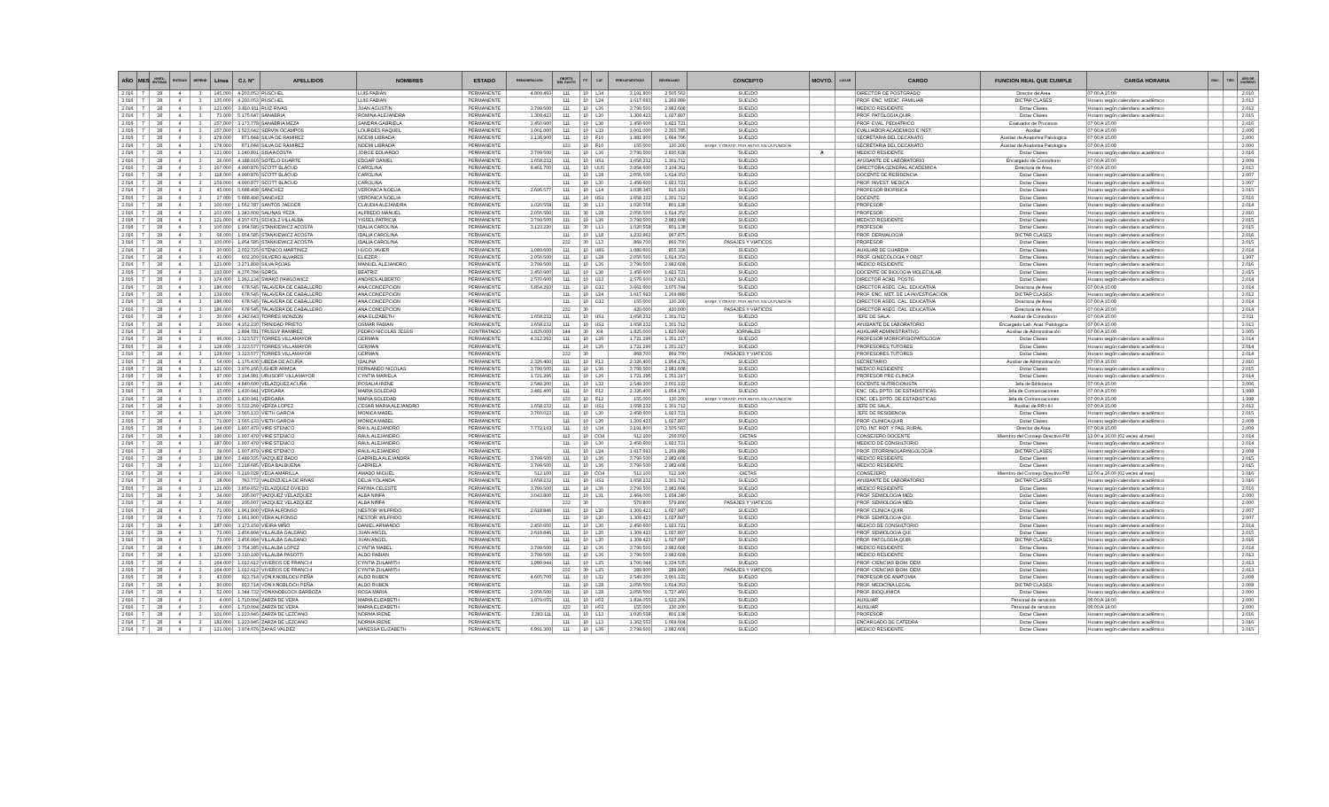| AÑO | MES | NIVEL- ENTIDAD | ENTIDAD | DEPEND | Linea | C.I. Nº | APELLIDOS | NOMBRES | ESTADO | REMUNERACION | OBJETO DEL GASTO | F.F. | CAT. | PRESUPUESTADO | DEVENGADO | CONCEPTO | MOVTO. | LUGAR | CARGO | FUNCION REAL QUE CUMPLE | CARGA HORARIA | DISC. | TIPO | AÑO DE INGRESO |
| --- | --- | --- | --- | --- | --- | --- | --- | --- | --- | --- | --- | --- | --- | --- | --- | --- | --- | --- | --- | --- | --- | --- | --- | --- |
| 2.016 | 7 | 28 | 4 | 3 | 145.000 | 4.203.053 | RUSCHEL | LUIS FABIAN | PERMANENTE | 4.809.493 | 111 | 10 | L34 | 3.191.800 | 2.505.563 | SUELDO | | | DIRECTOR DE POSTGRADO | Director de Area | 07:00 A 15:00 | | | 2.010 |
| 2.016 | 7 | 28 | 4 | 3 | 135.000 | 4.203.053 | RUSCHEL | LUIS FABIAN | PERMANENTE | | 111 | 10 | L24 | 1.617.693 | 1.269.889 | SUELDO | | | PROF. ENC. MEDIC. FAMILIAR | DICTAR CLASES | Horario según calendario académico | | | 2.012 |
| 2.016 | 7 | 28 | 4 | 3 | 121.000 | 3.810.911 | RUIZ RIVAS | JUAN AGUSTIN | PERMANENTE | 3.799.500 | 111 | 10 | L36 | 3.799.500 | 2.982.608 | SUELDO | | | MEDICO RESIDENTE | Dictar Clases | Horario según calendario académico | | | 2.012 |
| 2.016 | 7 | 28 | 4 | 3 | 73.000 | 5.175.647 | SANABRIA | ROMINA ALEJANDRA | PERMANENTE | 1.309.423 | 111 | 10 | L20 | 1.309.423 | 1.027.897 | SUELDO | | | PROF. PATOLOGIA QUIR. | Dictar Clases | Horario según calendario académico | | | 2.015 |
| 2.016 | 7 | 28 | 4 | 3 | 157.000 | 3.173.778 | SANABRIA MEZA | SANDRA GABRIELA | PERMANENTE | 2.450.600 | 111 | 10 | L30 | 2.450.600 | 1.923.721 | SUELDO | | | PROF. EVAL. PEDIATRICO | Evaluador de Procesos | 07:00 A 15:00 | | | 2.016 |
| 2.016 | 7 | 28 | 4 | 3 | 157.000 | 3.523.642 | SERVIN OCAMPOS | LOURDES RAQUEL | PERMANENTE | 3.001.000 | 111 | 10 | L33 | 3.001.000 | 2.355.785 | SUELDO | | | EVALUADOR ACADEMICO E INST. | Auxiliar | 07:00 A 15:00 | | | 2.006 |
| 2.016 | 7 | 28 | 4 | 3 | 178.000 | 871.044 | SILVA DE RAMIREZ | NOEMI LIBRADA | PERMANENTE | 2.136.900 | 111 | 10 | F10 | 1.981.900 | 1.664.796 | SUELDO | | | SECRETARIA DEL DECANATO | Auxiliar de Anatomia Patologica | 07:00 A 15:00 | | | 2.000 |
| 2.016 | 7 | 28 | 4 | 3 | 178.000 | 871.044 | SILVA DE RAMIREZ | NOEMI LIBRADA | PERMANENTE | | 133 | 10 | F10 | 155.000 | 130.200 | BONIF. Y GRATIF. POR ANTIG. EN LA FUNCIÓN | | | SECRETARIA DEL DECANATO | Auxiliar de Anatomia Patologica | 07:00 A 15:00 | | | 2.000 |
| 2.016 | 7 | 28 | 4 | 3 | 121.000 | 1.240.891 | SISA ACOSTA | JORGE EDUARDO | PERMANENTE | 3.799.500 | 111 | 10 | L36 | 3.799.500 | 2.830.628 | SUELDO | A | | MEDICO RESIDENTE | Dictar Clases | Horario según calendario académico | | | 2.016 |
| 2.016 | 7 | 28 | 4 | 3 | 26.000 | 4.188.916 | SOTELO DUARTE | EDGAR DANIEL | PERMANENTE | 1.658.232 | 111 | 10 | US1 | 1.658.232 | 1.301.712 | SUELDO | | | AYUDANTE DE LABORATORIO | Encargado de Consultorio | 07:00 A 15:00 | | | 2.009 |
| 2.016 | 7 | 28 | 4 | 3 | 167.000 | 4.990.876 | SCOTT BLACUD | CAROLINA | PERMANENTE | 8.461.700 | 111 | 10 | UU5 | 3.954.600 | 3.104.361 | SUELDO | | | DIRECTORA GENERAL ACADÉMICA | Directora de Area | 07:00 A 15:00 | | | 2.013 |
| 2.016 | 7 | 28 | 4 | 3 | 118.000 | 4.990.876 | SCOTT BLACUD | CAROLINA | PERMANENTE | | 111 | 10 | L28 | 2.056.500 | 1.614.353 | SUELDO | | | DOCENTE DE RESIDENCIA | Dictar Clases | Horario según calendario académico | | | 2.007 |
| 2.016 | 7 | 28 | 4 | 3 | 159.000 | 4.990.877 | SCOTT BLACUD | CAROLINA | PERMANENTE | | 111 | 10 | L30 | 2.450.600 | 1.923.721 | SUELDO | | | PROF. INVEST. MEDICA | Dictar Clases | Horario según calendario académico | | | 2.007 |
| 2.016 | 7 | 28 | 4 | 3 | 45.000 | 5.688.498 | SANCHEZ | VERÓNICA NOELIA | PERMANENTE | 2.696.577 | 111 | 10 | L14 | 1.038.345 | 815.101 | SUELDO | | | PROFESOR BIOFISICA | Dictar Clases | Horario según calendario académico | | | 2.015 |
| 2.016 | 7 | 28 | 4 | 3 | 27.000 | 5.688.498 | SANCHEZ | VERÓNICA NOELIA | PERMANENTE | | 111 | 10 | US1 | 1.658.232 | 1.301.712 | SUELDO | | | DOCENTE | Dictar Clases | Horario según calendario académico | | | 2.016 |
| 2.016 | 7 | 28 | 4 | 3 | 100.000 | 1.562.787 | SANTOS JAEGER | CLAUDIA ALEJANDRA | PERMANENTE | 1.020.558 | 111 | 30 | L13 | 1.020.558 | 801.138 | SUELDO | | | PROFESOR | Dictar Clases | Horario según calendario académico | | | 2.014 |
| 2.016 | 7 | 28 | 4 | 3 | 103.000 | 1.343.609 | SALINAS YEZA | ALFREDO MANUEL | PERMANENTE | 2.056.500 | 111 | 30 | L28 | 2.056.500 | 1.614.353 | SUELDO | | | PROFESOR | Dictar Clases | Horario según calendario académico | | | 2.010 |
| 2.016 | 7 | 28 | 4 | 3 | 121.000 | 4.207.671 | SCHOLZ VILLALBA | YISSEL PATRICIA | PERMANENTE | 3.799.500 | 111 | 10 | L36 | 3.799.500 | 2.982.608 | SUELDO | | | MEDICO RESIDENTE | Dictar Clases | Horario según calendario académico | | | 2.015 |
| 2.016 | 7 | 28 | 4 | 3 | 100.000 | 1.954.585 | STANKIEWICZ ACOSTA | IDALIA CAROLINA | PERMANENTE | 3.123.220 | 111 | 30 | L13 | 1.020.558 | 801.138 | SUELDO | | | PROFESOR | Dictar Clases | Horario según calendario académico | | | 2.015 |
| 2.016 | 7 | 28 | 4 | 3 | 68.000 | 1.954.585 | STANKIEWICZ ACOSTA | IDALIA CAROLINA | PERMANENTE | | 111 | 10 | L18 | 1.232.962 | 967.875 | SUELDO | | | PROF. DERMALOGÍA | DICTAR CLASES | Horario según calendario académico | | | 2.016 |
| 2.016 | 7 | 28 | 4 | 3 | 100.000 | 1.954.585 | STANKIEWICZ ACOSTA | IDALIA CAROLINA | PERMANENTE | | 232 | 30 | L13 | 869.700 | 869.700 | PASAJES Y VIATICOS | | | PROFESOR | Dictar Clases | Horario según calendario académico | | | 2.015 |
| 2.016 | 7 | 28 | 4 | 3 | 30.000 | 2.032.725 | STENICO MARTINEZ | HUGO JAVIER | PERMANENTE | 1.089.600 | 111 | 10 | U8S | 1.089.600 | 855.336 | SUELDO | | | AUXILIAR DE GUARDIA | Dictar Clases | Horario según calendario académico | | | 2.014 |
| 2.016 | 7 | 28 | 4 | 3 | 41.000 | 602.209 | SILVERO ALVARES | ELIEZER | PERMANENTE | 2.056.500 | 111 | 10 | L28 | 2.056.500 | 1.614.353 | SUELDO | | | PROF. GINECOLOGIA Y OBST. | Dictar Clases | Horario según calendario académico | | | 1.997 |
| 2.016 | 7 | 28 | 4 | 3 | 121.000 | 3.271.899 | SILVA ROJAS | MANUEL ALEJANDRO | PERMANENTE | 3.799.500 | 111 | 10 | L36 | 3.799.500 | 2.982.608 | SUELDO | | | MEDICO RESIDENTE | Dictar Clases | Horario según calendario académico | | | 2.016 |
| 2.016 | 7 | 28 | 4 | 3 | 193.000 | 4.376.784 | SOROL | BEATRIZ | PERMANENTE | 2.450.600 | 111 | 10 | L30 | 2.450.600 | 1.923.721 | SUELDO | | | DOCENTE DE BIOLOGIA MOLECULAR | Dictar Clases | Horario según calendario académico | | | 2.015 |
| 2.016 | 7 | 28 | 4 | 3 | 174.000 | 1.263.134 | SWAKO PAWLOWICZ | ANDRES ALBERTO | PERMANENTE | 2.570.600 | 111 | 10 | U13 | 2.570.600 | 2.017.921 | SUELDO | | | DIRECTOR ACAD. POSTG. | Dictar Clases | Horario según calendario académico | | | 2.014 |
| 2.016 | 7 | 28 | 4 | 3 | 186.000 | 678.545 | TALAVERA DE CABALLERO | ANA CONCEPCION | PERMANENTE | 5.854.293 | 111 | 10 | G12 | 3.661.600 | 3.075.744 | SUELDO | | | DIRECTOR ASEG. CAL. EDUCATIVA | Directora de Area | 07:00 A 15:00 | | | 2.014 |
| 2.016 | 7 | 28 | 4 | 3 | 139.000 | 678.545 | TALAVERA DE CABALLERO | ANA CONCEPCIÓN | PERMANENTE | | 111 | 10 | L24 | 1.617.693 | 1.269.889 | SUELDO | | | PROF. ENC. MET. DE LA INVESTIGACIÓN | DICTAR CLASES | Horario según calendario académico | | | 2.012 |
| 2.016 | 7 | 28 | 4 | 3 | 186.000 | 678.545 | TALAVERA DE CABALLERO | ANA CONCEPCION | PERMANENTE | | 111 | 10 | G12 | 155.000 | 130.200 | BONIF. Y GRATIF. POR ANTIG. EN LA FUNCIÓN | | | DIRECTOR ASEG. CAL. EDUCATIVA | Directora de Area | 07:00 A 15:00 | | | 2.014 |
| 2.016 | 7 | 28 | 4 | 3 | 186.000 | 678.545 | TALAVERA DE CABALLERO | ANA CONCEPCION | PERMANENTE | | 232 | 30 | | 420.000 | 420.000 | PASAJES Y VIATICOS | | | DIRECTOR ASEG. CAL. EDUCATIVA | Directora de Area | 07:00 A 15:00 | | | 2.014 |
| 2.016 | 7 | 28 | 4 | 3 | 30.000 | 4.242.643 | TORRES MONZON | ANA ELIZABETH | PERMANENTE | 1.658.232 | 111 | 10 | US1 | 1.658.232 | 1.301.712 | SUELDO | | | JEFE DE SALA | Auxiliar de Consultorio | 07:00 A 15:00 | | | 2.011 |
| 2.016 | 7 | 28 | 4 | 3 | 29.000 | 4.152.230 | TRINIDAD PRIETO | OSMAR FABIAN | PERMANENTE | 1.658.232 | 111 | 10 | US1 | 1.658.232 | 1.301.712 | SUELDO | | | AYUDANTE DE LABORATORIO | Encargado Lab. Anat. Patologica | 07:00 A 15:00 | | | 2.013 |
| 2.016 | 7 | 28 | 4 | 3 | | 2.894.781 | TRUSSY RAMIREZ | PEDRO NICOLAS JESÚS | CONTRATADO | 1.825.000 | 144 | 30 | XI4 | 1.825.000 | 1.825.000 | JORNALES | | | AUXILIAR ADMINISTRATIVO | Auxiliar de Administración | 07:00 A 15:00 | | | 2.005 |
| 2.016 | 7 | 28 | 4 | 3 | 96.000 | 3.323.577 | TORRES VILLAMAYOR | GERMAN | PERMANENTE | 4.312.292 | 111 | 10 | L26 | 1.721.296 | 1.351.217 | SUELDO | | | PROFESOR MORFOFISIOPATOLOGIA | Dictar Clases | Horario según calendario académico | | | 2.014 |
| 2.016 | 7 | 28 | 4 | 3 | 128.000 | 3.323.577 | TORRES VILLAMAYOR | GERMAN | PERMANENTE | | 111 | 10 | L26 | 1.721.296 | 1.351.217 | SUELDO | | | PROFESORES TUTORES | Dictar Clases | Horario según calendario académico | | | 2.014 |
| 2.016 | 7 | 28 | 4 | 3 | 128.000 | 3.323.577 | TORRES VILLAMAYOR | GERMAN | PERMANENTE | | 232 | 30 | | 869.700 | 869.700 | PASAJES Y VIATICOS | | | PROFESORES TUTORES | Dictar Clases | Horario según calendario académico | | | 2.014 |
| 2.016 | 7 | 28 | 4 | 3 | 54.000 | 1.175.436 | UBEDA DE ACUÑA | IDALINA | PERMANENTE | 2.326.400 | 111 | 10 | F12 | 2.326.400 | 1.954.176 | SUELDO | | | SECRETARIO | Auxiliar de Administración | 07:00 A 15:00 | | | 2.010 |
| 2.016 | 7 | 28 | 4 | 3 | 121.000 | 3.976.166 | USHER ARMOA | FERNANDO NICOLAS | PERMANENTE | 3.799.500 | 111 | 10 | L36 | 3.799.500 | 2.982.608 | SUELDO | | | MEDICO RESIDENTE | Dictar Clases | Horario según calendario académico | | | 2.015 |
| 2.016 | 7 | 28 | 4 | 3 | 97.000 | 3.194.981 | URUSOFF VILLAMAYOR | CYNTIA MARIELA | PERMANENTE | 1.721.296 | 111 | 10 | L26 | 1.721.296 | 1.351.217 | SUELDO | | | PROFESOR PRE-CLINICA | Dictar Clases | Horario según calendario académico | | | 2.014 |
| 2.016 | 7 | 28 | 4 | 3 | 143.000 | 4.840.690 | VELAZQUEZ ACUÑA | ROSALIA IRENE | PERMANENTE | 2.549.200 | 111 | 10 | L32 | 2.549.200 | 2.001.122 | SUELDO | | | DOCENTE NUTRICIONISTA | Jefa de Biblioteca | 07:00 A 15:00 | | | 2.006 |
| 2.016 | 7 | 28 | 4 | 3 | 15.000 | 1.430.941 | VERGARA | MARIA SOLEDAD | PERMANENTE | 2.481.400 | 111 | 10 | F12 | 2.326.400 | 1.954.176 | SUELDO | | | ENC. DEL DPTO. DE ESTADISTICAS | Jefa de Comunicaciones | 07:00 A 15:00 | | | 1.998 |
| 2.016 | 7 | 28 | 4 | 3 | 15.000 | 1.430.941 | VERGARA | MARIA SOLEDAD | PERMANENTE | | 133 | 10 | F12 | 155.000 | 130.200 | BONIF. Y GRATIF. POR ANTIG. EN LA FUNCIÓN | | | ENC. DEL DPTO. DE ESTADISTICAS | Jefa de Comunicaciones | 07:00 A 15:00 | | | 1.998 |
| 2.016 | 7 | 28 | 4 | 3 | 29.000 | 5.532.269 | VERZA LOPEZ | CESAR MARIA ALEJANDRO | PERMANENTE | 1.658.232 | 111 | 10 | US1 | 1.658.232 | 1.301.712 | SUELDO | | | JEFE DE SALA | Auxiliar de RR HH | 07:00 A 15:00 | | | 2.012 |
| 2.016 | 7 | 28 | 4 | 3 | 126.000 | 3.565.133 | VIETH GARCIA | MONICA MABEL | PERMANENTE | 3.760.023 | 111 | 10 | L30 | 2.450.600 | 1.923.721 | SUELDO | | | JEFE DE RESIDENCIA | Dictar Clases | Horario según calendario académico | | | 2.015 |
| 2.016 | 7 | 28 | 4 | 3 | 71.000 | 3.565.133 | VIETH GARCIA | MONICA MABEL | PERMANENTE | | 111 | 10 | L20 | 1.309.423 | 1.027.897 | SUELDO | | | PROF. CLINICA QUIR. | Dictar Clases | Horario según calendario académico | | | 2.008 |
| 2.016 | 7 | 28 | 4 | 3 | 144.000 | 1.907.479 | VIRE STENICO | RAUL ALEJANDRO | PERMANENTE | 7.772.193 | 111 | 10 | L34 | 3.191.800 | 2.505.563 | SUELDO | | | DTO. INT. ROT. Y PAS. RURAL | Director de Area | 07:00 A 15:00 | | | 2.009 |
| 2.016 | 7 | 28 | 4 | 3 | 190.000 | 1.907.479 | VIRE STENICO | RAUL ALEJANDRO | PERMANENTE | | 112 | 10 | CO4 | 512.100 | 256.050 | DIETAS | | | CONSEJERO DOCENTE | Miembro del Consejo Directivo FM | 12:00 a 16:00 (02 veces al mes) | | | 2.014 |
| 2.016 | 7 | 28 | 4 | 3 | 187.000 | 1.907.479 | VIRE STENICO | RAUL ALEJANDRO | PERMANENTE | | 111 | 10 | L30 | 2.450.600 | 1.923.721 | SUELDO | | | MEDICO DE CONSULTORIO | Dictar Clases | Horario según calendario académico | | | 2.014 |
| 2.016 | 7 | 28 | 4 | 3 | 39.000 | 1.907.479 | VIRE STENICO | RAUL ALEJANDRO | PERMANENTE | | 111 | 10 | L24 | 1.617.693 | 1.269.889 | SUELDO | | | PROF. OTORRINOLARINGOLOGÍA | DICTAR CLASES | Horario según calendario académico | | | 2.008 |
| 2.016 | 7 | 28 | 4 | 3 | 188.000 | 3.489.335 | VAZQUEZ BADO | GABRIELA ALEJANDRA | PERMANENTE | 3.799.500 | 111 | 10 | L36 | 3.799.500 | 2.982.608 | SUELDO | | | MEDICO RESIDENTE | Dictar Clases | Horario según calendario académico | | | 2.015 |
| 2.016 | 7 | 28 | 4 | 3 | 121.000 | 3.218.685 | VEGA BALBUENA | GABRIELA | PERMANENTE | 3.799.500 | 111 | 10 | L36 | 3.799.500 | 2.982.608 | SUELDO | | | MEDICO RESIDENTE | Dictar Clases | Horario según calendario académico | | | 2.015 |
| 2.016 | 7 | 28 | 4 | 3 | 190.000 | 5.219.028 | VEGA AMARILLA | AMADO MIGUEL | PERMANENTE | 512.100 | 112 | 10 | CO4 | 512.100 | 512.100 | DIETAS | | | CONSEJERO | Miembro del Consejo Directivo FM | 12:00 a 16:00 (02 veces al mes) | | | 2.016 |
| 2.016 | 7 | 28 | 4 | 3 | 28.000 | 763.772 | VALENZUELA DE RIVAS | DELIA YOLANDA | PERMANENTE | 1.658.232 | 111 | 10 | US1 | 1.658.232 | 1.301.712 | SUELDO | | | AYUDANTE DE LABORATORIO | DICTAR CLASES | Horario según calendario académico | | | 2.016 |
| 2.016 | 7 | 28 | 4 | 3 | 121.000 | 3.859.652 | VELAZQUEZ OVIEDO | FATIMA CELESTE | PERMANENTE | 3.799.500 | 111 | 10 | L36 | 3.799.500 | 2.982.608 | SUELDO | | | MEDICO RESIDENTE | Dictar Clases | Horario según calendario académico | | | 2.016 |
| 2.016 | 7 | 28 | 4 | 3 | 34.000 | 205.007 | VAZQUEZ VELAZQUEZ | ALBA NINFA | PERMANENTE | 3.043.800 | 111 | 10 | L31 | 2.464.000 | 1.934.240 | SUELDO | | | PROF. SEMIOLOGIA MED. | Dictar Clases | Horario según calendario académico | | | 2.000 |
| 2.016 | 7 | 28 | 4 | 3 | 34.000 | 205.007 | VAZQUEZ VELAZQUEZ | ALBA NINFA | PERMANENTE | | 232 | 30 | | 579.800 | 579.800 | PASAJES Y VIATICOS | | | PROF. SEMIOLOGIA MED. | Dictar Clases | Horario según calendario académico | | | 2.000 |
| 2.016 | 7 | 28 | 4 | 3 | 71.000 | 1.961.900 | VERA ALFONSO | NESTOR WILFRIDO | PERMANENTE | 2.618.846 | 111 | 10 | L20 | 1.309.423 | 1.027.897 | SUELDO | | | PROF. CLINICA QUIR. | Dictar Clases | Horario según calendario académico | | | 2.007 |
| 2.016 | 7 | 28 | 4 | 3 | 72.000 | 1.961.900 | VERA ALFONSO | NESTOR WILFRIDO | PERMANENTE | | 111 | 10 | L20 | 1.309.423 | 1.027.897 | SUELDO | | | PROF. SEMIOLOGIA QUI. | Dictar Clases | Horario según calendario académico | | | 2.007 |
| 2.016 | 7 | 28 | 4 | 3 | 187.000 | 3.173.159 | VIEIRA MIÑO | DANIEL ARMANDO | PERMANENTE | 2.450.600 | 111 | 10 | L30 | 2.450.600 | 1.923.721 | SUELDO | | | MEDICO DE CONSULTORIO | Dictar Clases | Horario según calendario académico | | | 2.014 |
| 2.016 | 7 | 28 | 4 | 3 | 72.000 | 2.456.994 | VILLALBA GALEANO | JUAN ANGEL | PERMANENTE | 2.618.846 | 111 | 10 | L20 | 1.309.423 | 1.027.897 | SUELDO | | | PROF. SEMIOLOGIA QUI. | Dictar Clases | Horario según calendario académico | | | 2.015 |
| 2.016 | 7 | 28 | 4 | 3 | 73.000 | 2.456.994 | VILLALBA GALEANO | JUAN ANGEL | PERMANENTE | | 111 | 10 | L20 | 1.309.423 | 1.027.897 | SUELDO | | | PROF. PATOLOGÍA QUIR. | DICTAR CLASES | Horario según calendario académico | | | 2.016 |
| 2.016 | 7 | 28 | 4 | 3 | 188.000 | 3.754.385 | VILLALBA LOPEZ | CYNTIA MABEL | PERMANENTE | 3.799.500 | 111 | 10 | L36 | 3.799.500 | 2.982.608 | SUELDO | | | MEDICO RESIDENTE | Dictar Clases | Horario según calendario académico | | | 2.014 |
| 2.016 | 7 | 28 | 4 | 3 | 121.000 | 3.310.199 | VILLALBA PASOTTI | ALDO FABIAN | PERMANENTE | 3.799.500 | 111 | 10 | L36 | 3.799.500 | 2.982.608 | SUELDO | | | MEDICO RESIDENTE | Dictar Clases | Horario según calendario académico | | | 2.013 |
| 2.016 | 7 | 28 | 4 | 3 | 164.000 | 1.012.612 | VIVEROS DE FRANCHI | CYNTIA ZULAMITH | PERMANENTE | 1.989.944 | 111 | 10 | L25 | 1.700.044 | 1.334.535 | SUELDO | | | PROF. CIENCIAS BIOM. DEM. | Dictar Clases | Horario según calendario académico | | | 2.013 |
| 2.016 | 7 | 28 | 4 | 3 | 164.000 | 1.012.612 | VIVEROS DE FRANCHI | CYNTIA ZULAMITH | PERMANENTE | | 232 | 30 | L25 | 289.900 | 289.900 | PASAJES Y VIATICOS | | | PROF. CIENCIAS BIOM. DEM. | Dictar Clases | Horario según calendario académico | | | 2.013 |
| 2.016 | 7 | 28 | 4 | 3 | 43.000 | 923.714 | VON KNOBLOCH PEÑA | ALDO RUBEN | PERMANENTE | 4.605.700 | 111 | 10 | L32 | 2.549.200 | 2.001.122 | SUELDO | | | PROFESOR DE ANATOMIA | Dictar Clases | Horario según calendario académico | | | 2.008 |
| 2.016 | 7 | 28 | 4 | 3 | 90.000 | 923.714 | VON KNOBLOCH PEÑA | ALDO RUBEN | PERMANENTE | | 111 | 10 | L28 | 2.056.500 | 1.614.353 | SUELDO | | | PROF. MEDICINA LEGAL | DICTAR CLASES | Horario según calendario académico | | | 2.008 |
| 2.016 | 7 | 28 | 4 | 3 | 52.000 | 1.344.732 | VONKNOBLOCK BARBOZA | ROSA MARIA | PERMANENTE | 2.056.500 | 111 | 10 | L28 | 2.056.500 | 1.727.460 | SUELDO | | | PROF. BIOQUIMICA | Dictar Clases | Horario según calendario académico | | | 2.000 |
| 2.016 | 7 | 28 | 4 | 3 | 4.000 | 1.710.094 | ZARZA DE VERA | MARIA ELIZABETH | PERMANENTE | 1.979.055 | 111 | 10 | H02 | 1.824.055 | 1.532.206 | SUELDO | | | AUXILIAR | Personal de servicios | 06:00 A 14:00 | | | 2.000 |
| 2.016 | 7 | 28 | 4 | 3 | 4.000 | 1.710.094 | ZARZA DE VERA | MARIA ELIZABETH | PERMANENTE | | 133 | 10 | H02 | 155.000 | 130.200 | SUELDO | | | AUXILIAR | Personal de servicios | 06:00 A 14:00 | | | 2.000 |
| 2.016 | 7 | 28 | 4 | 3 | 101.000 | 1.223.945 | ZARZA DE LEZCANO | NORMA IRENE | PERMANENTE | 2.383.111 | 111 | 10 | L13 | 1.020.558 | 801.138 | SUELDO | | | PROFESOR | Dictar Clases | Horario según calendario académico | | | 2.016 |
| 2.016 | 7 | 28 | 4 | 3 | 182.000 | 1.223.945 | ZARZA DE LEZCANO | NORMA IRENE | PERMANENTE | | 111 | 10 | L13 | 1.362.553 | 1.069.604 | SUELDO | | | ENCARGADO DE CATEDRA | Dictar Clases | Horario según calendario académico | | | 2.016 |
| 2.016 | 7 | 28 | 4 | 3 | 121.000 | 3.974.676 | ZAYAS VALDEZ | VANESSA ELIZABETH | PERMANENTE | 6.991.300 | 111 | 10 | L36 | 3.799.500 | 2.982.608 | SUELDO | | | MEDICO RESIDENTE | Dictar Clases | Horario según calendario académico | | | 2.015 |